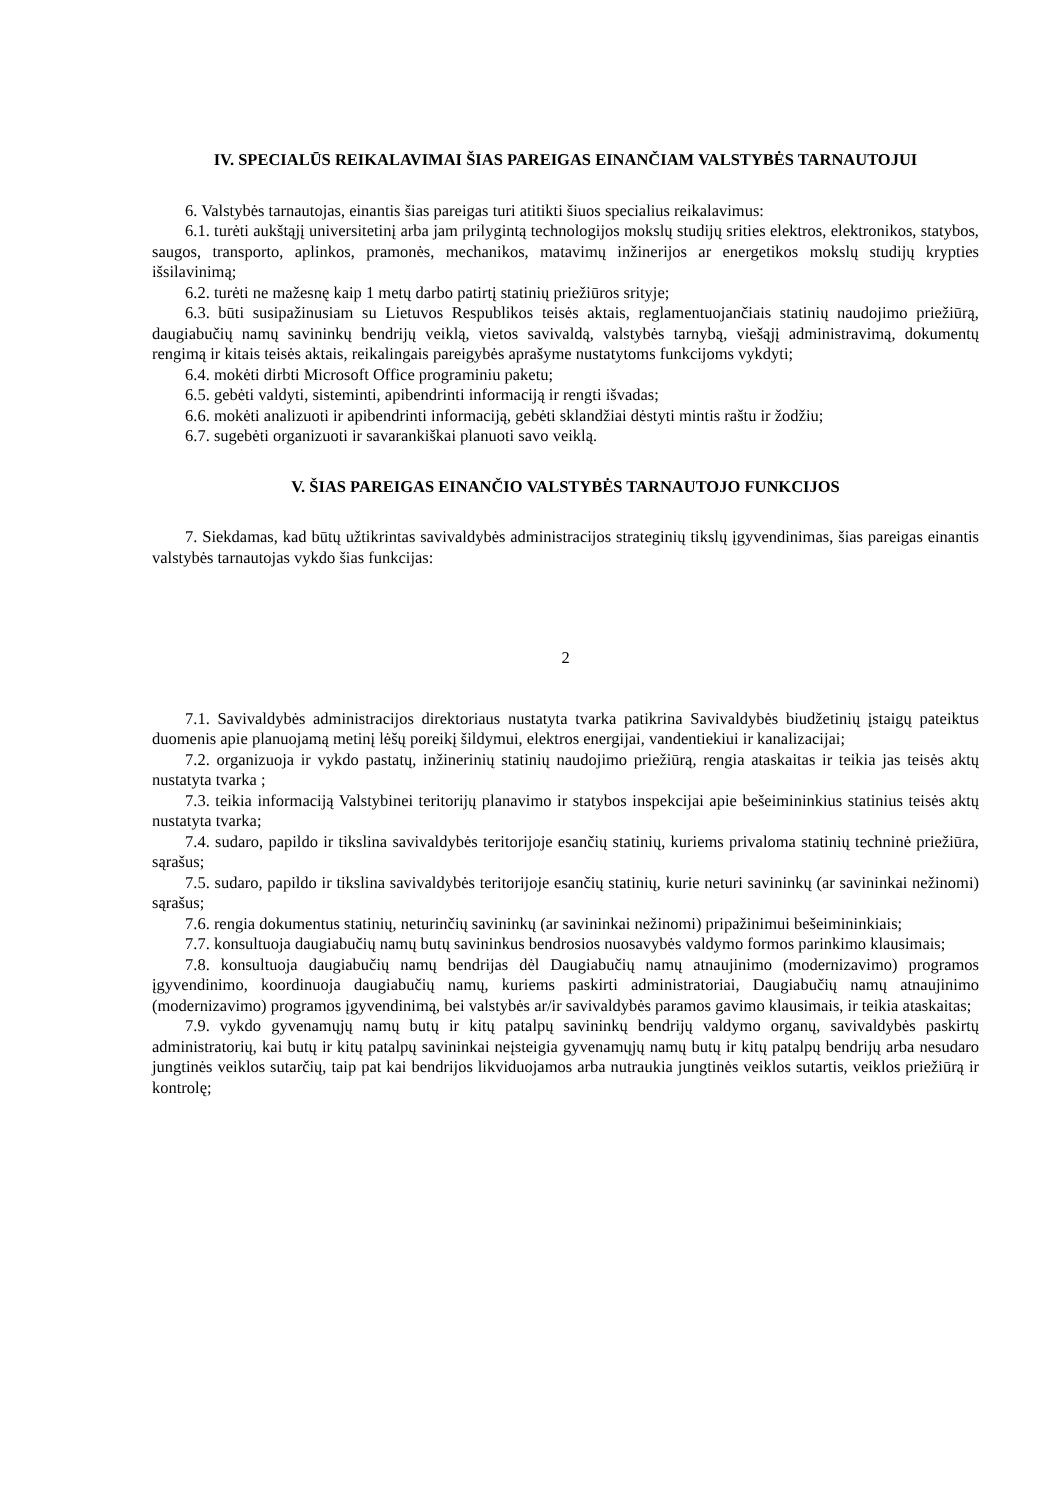IV. SPECIALŪS REIKALAVIMAI ŠIAS PAREIGAS EINANČIAM VALSTYBĖS TARNAUTOJUI
6. Valstybės tarnautojas, einantis šias pareigas turi atitikti šiuos specialius reikalavimus:
6.1. turėti aukštąjį universitetinį arba jam prilygintą technologijos mokslų studijų srities elektros, elektronikos, statybos, saugos, transporto, aplinkos, pramonės, mechanikos, matavimų inžinerijos ar energetikos mokslų studijų krypties išsilavinimą;
6.2. turėti ne mažesnę kaip 1 metų darbo patirtį statinių priežiūros srityje;
6.3. būti susipažinusiam su Lietuvos Respublikos teisės aktais, reglamentuojančiais statinių naudojimo priežiūrą, daugiabučių namų savininkų bendrijų veiklą, vietos savivaldą, valstybės tarnybą, viešąjį administravimą, dokumentų rengimą ir kitais teisės aktais, reikalingais pareigybės aprašyme nustatytoms funkcijoms vykdyti;
6.4. mokėti dirbti Microsoft Office programiniu paketu;
6.5. gebėti valdyti, sisteminti, apibendrinti informaciją ir rengti išvadas;
6.6. mokėti analizuoti ir apibendrinti informaciją, gebėti sklandžiai dėstyti mintis raštu ir žodžiu;
6.7. sugebėti organizuoti ir savarankiškai planuoti savo veiklą.
V. ŠIAS PAREIGAS EINANČIO VALSTYBĖS TARNAUTOJO FUNKCIJOS
7. Siekdamas, kad būtų užtikrintas savivaldybės administracijos strateginių tikslų įgyvendinimas, šias pareigas einantis valstybės tarnautojas vykdo šias funkcijas:
2
7.1. Savivaldybės administracijos direktoriaus nustatyta tvarka patikrina Savivaldybės biudžetinių įstaigų pateiktus duomenis apie planuojamą metinį lėšų poreikį šildymui, elektros energijai, vandentiekiui ir kanalizacijai;
7.2. organizuoja ir vykdo pastatų, inžinerinių statinių naudojimo priežiūrą, rengia ataskaitas ir teikia jas teisės aktų nustatyta tvarka ;
7.3. teikia informaciją Valstybinei teritorijų planavimo ir statybos inspekcijai apie bešeimininkius statinius teisės aktų nustatyta tvarka;
7.4. sudaro, papildo ir tikslina savivaldybės teritorijoje esančių statinių, kuriems privaloma statinių techninė priežiūra, sąrašus;
7.5. sudaro, papildo ir tikslina savivaldybės teritorijoje esančių statinių, kurie neturi savininkų (ar savininkai nežinomi) sąrašus;
7.6. rengia dokumentus statinių, neturinčių savininkų (ar savininkai nežinomi) pripažinimui bešeimininkiais;
7.7. konsultuoja daugiabučių namų butų savininkus bendrosios nuosavybės valdymo formos parinkimo klausimais;
7.8. konsultuoja daugiabučių namų bendrijas dėl Daugiabučių namų atnaujinimo (modernizavimo) programos įgyvendinimo, koordinuoja daugiabučių namų, kuriems paskirti administratoriai, Daugiabučių namų atnaujinimo (modernizavimo) programos įgyvendinimą, bei valstybės ar/ir savivaldybės paramos gavimo klausimais, ir teikia ataskaitas;
7.9. vykdo gyvenamųjų namų butų ir kitų patalpų savininkų bendrijų valdymo organų, savivaldybės paskirtų administratorių, kai butų ir kitų patalpų savininkai neįsteigia gyvenamųjų namų butų ir kitų patalpų bendrijų arba nesudaro jungtinės veiklos sutarčių, taip pat kai bendrijos likviduojamos arba nutraukia jungtinės veiklos sutartis, veiklos priežiūrą ir kontrolę;